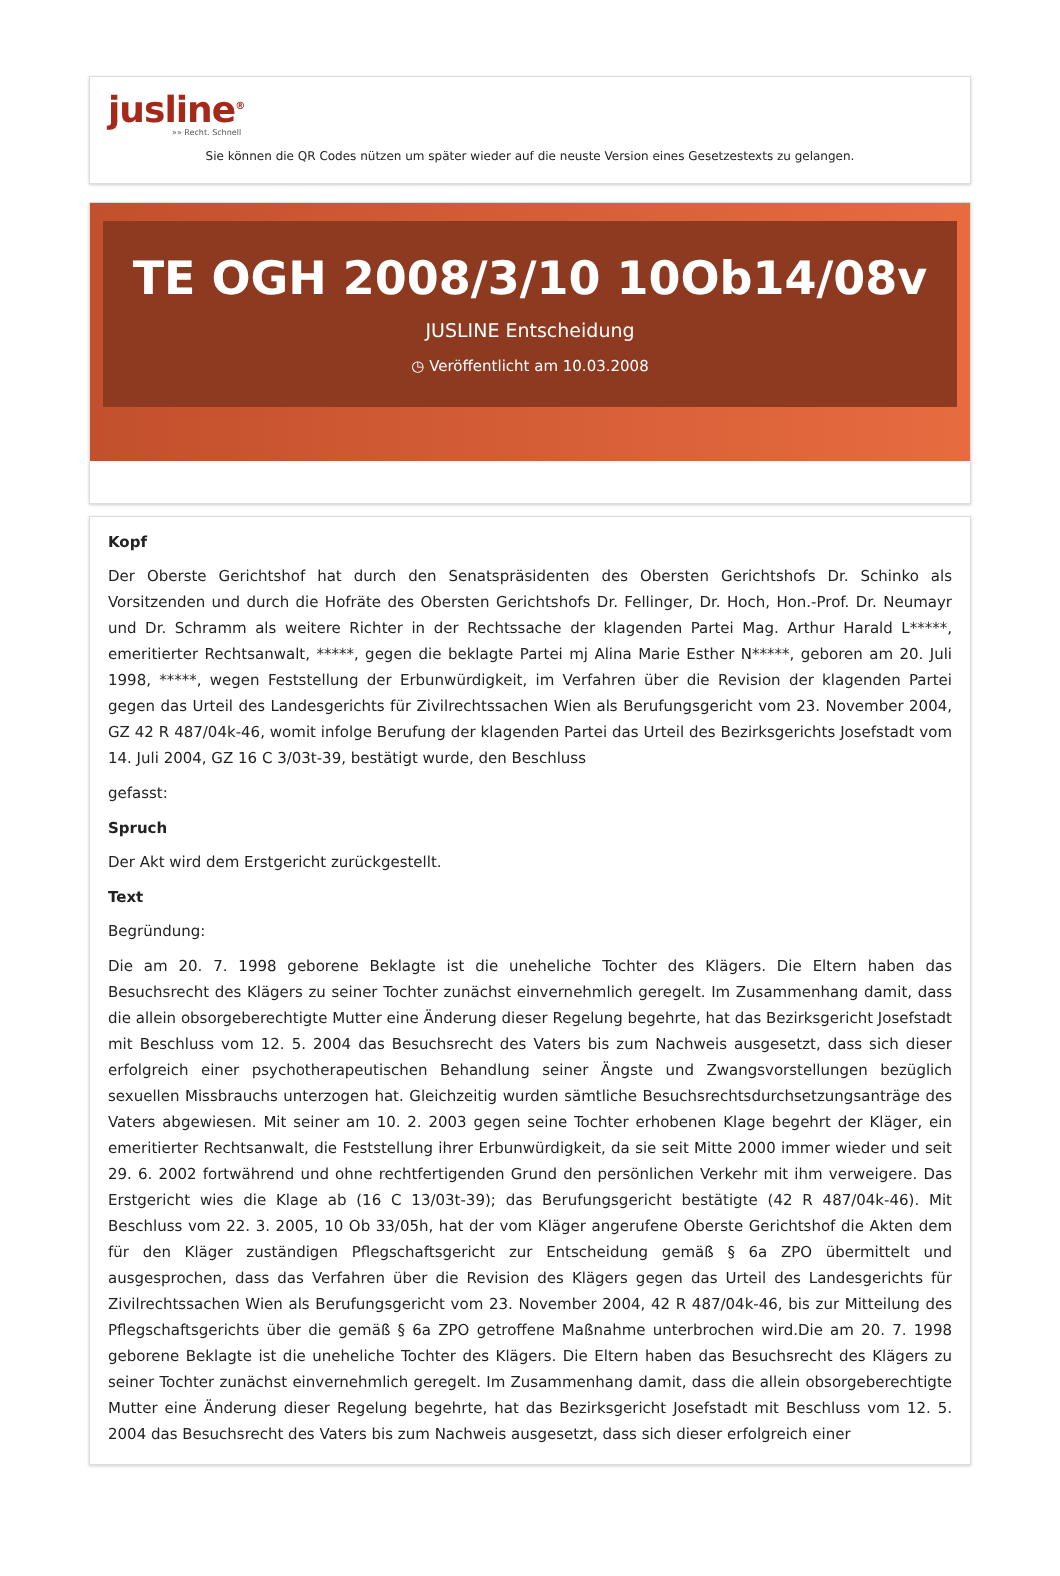jusline<sup>®</sup>
»» Recht. Schnell
Sie können die QR Codes nützen um später wieder auf die neuste Version eines Gesetzestexts zu gelangen.
TE OGH 2008/3/10 10Ob14/08v
JUSLINE Entscheidung
◷ Veröffentlicht am 10.03.2008
Kopf
Der Oberste Gerichtshof hat durch den Senatspräsidenten des Obersten Gerichtshofs Dr. Schinko als Vorsitzenden und durch die Hofräte des Obersten Gerichtshofs Dr. Fellinger, Dr. Hoch, Hon.-Prof. Dr. Neumayr und Dr. Schramm als weitere Richter in der Rechtssache der klagenden Partei Mag. Arthur Harald L*****, emeritierter Rechtsanwalt, *****, gegen die beklagte Partei mj Alina Marie Esther N*****, geboren am 20. Juli 1998, *****, wegen Feststellung der Erbunwürdigkeit, im Verfahren über die Revision der klagenden Partei gegen das Urteil des Landesgerichts für Zivilrechtssachen Wien als Berufungsgericht vom 23. November 2004, GZ 42 R 487/04k-46, womit infolge Berufung der klagenden Partei das Urteil des Bezirksgerichts Josefstadt vom 14. Juli 2004, GZ 16 C 3/03t-39, bestätigt wurde, den Beschluss
gefasst:
Spruch
Der Akt wird dem Erstgericht zurückgestellt.
Text
Begründung:
Die am 20. 7. 1998 geborene Beklagte ist die uneheliche Tochter des Klägers. Die Eltern haben das Besuchsrecht des Klägers zu seiner Tochter zunächst einvernehmlich geregelt. Im Zusammenhang damit, dass die allein obsorgeberechtigte Mutter eine Änderung dieser Regelung begehrte, hat das Bezirksgericht Josefstadt mit Beschluss vom 12. 5. 2004 das Besuchsrecht des Vaters bis zum Nachweis ausgesetzt, dass sich dieser erfolgreich einer psychotherapeutischen Behandlung seiner Ängste und Zwangsvorstellungen bezüglich sexuellen Missbrauchs unterzogen hat. Gleichzeitig wurden sämtliche Besuchsrechtsdurchsetzungsanträge des Vaters abgewiesen. Mit seiner am 10. 2. 2003 gegen seine Tochter erhobenen Klage begehrt der Kläger, ein emeritierter Rechtsanwalt, die Feststellung ihrer Erbunwürdigkeit, da sie seit Mitte 2000 immer wieder und seit 29. 6. 2002 fortwährend und ohne rechtfertigenden Grund den persönlichen Verkehr mit ihm verweigere. Das Erstgericht wies die Klage ab (16 C 13/03t-39); das Berufungsgericht bestätigte (42 R 487/04k-46). Mit Beschluss vom 22. 3. 2005, 10 Ob 33/05h, hat der vom Kläger angerufene Oberste Gerichtshof die Akten dem für den Kläger zuständigen Pflegschaftsgericht zur Entscheidung gemäß § 6a ZPO übermittelt und ausgesprochen, dass das Verfahren über die Revision des Klägers gegen das Urteil des Landesgerichts für Zivilrechtssachen Wien als Berufungsgericht vom 23. November 2004, 42 R 487/04k-46, bis zur Mitteilung des Pflegschaftsgerichts über die gemäß § 6a ZPO getroffene Maßnahme unterbrochen wird.Die am 20. 7. 1998 geborene Beklagte ist die uneheliche Tochter des Klägers. Die Eltern haben das Besuchsrecht des Klägers zu seiner Tochter zunächst einvernehmlich geregelt. Im Zusammenhang damit, dass die allein obsorgeberechtigte Mutter eine Änderung dieser Regelung begehrte, hat das Bezirksgericht Josefstadt mit Beschluss vom 12. 5. 2004 das Besuchsrecht des Vaters bis zum Nachweis ausgesetzt, dass sich dieser erfolgreich einer